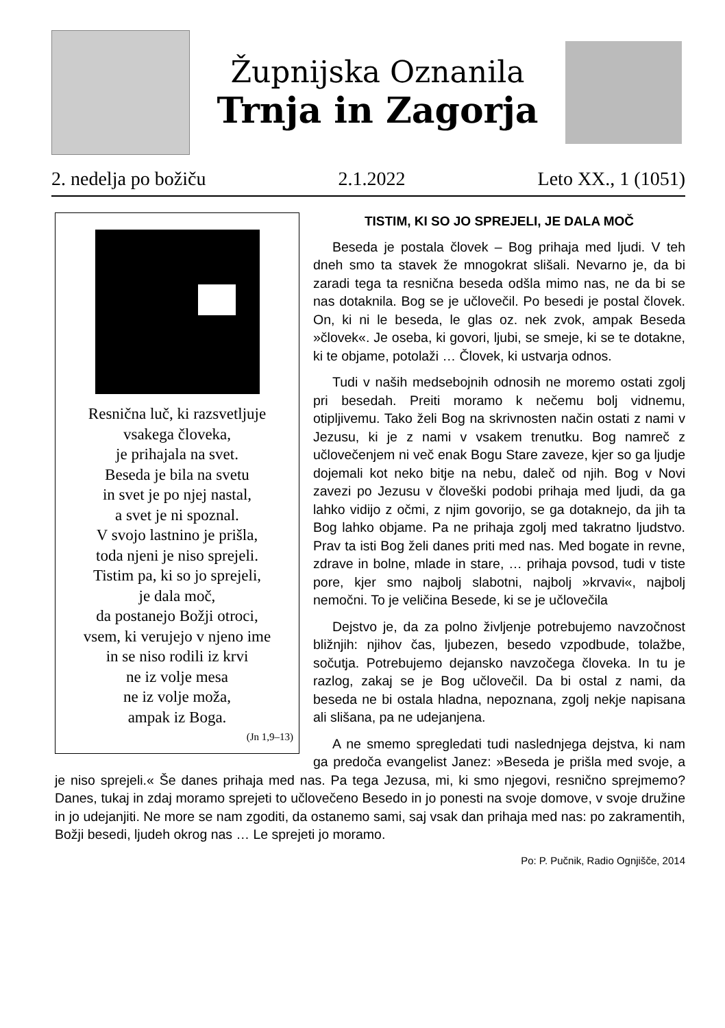Župnijska Oznanila
Trnja in Zagorja
2. nedelja po božiču 2.1.2022 Leto XX., 1 (1051)
Resnična luč, ki razsvetljuje
vsakega človeka,
je prihajala na svet.
Beseda je bila na svetu
in svet je po njej nastal,
a svet je ni spoznal.
V svojo lastnino je prišla,
toda njeni je niso sprejeli.
Tistim pa, ki so jo sprejeli,
je dala moč,
da postanejo Božji otroci,
vsem, ki verujejo v njeno ime
in se niso rodili iz krvi
ne iz volje mesa
ne iz volje moža,
ampak iz Boga.
(Jn 1,9–13)
TISTIM, KI SO JO SPREJELI, JE DALA MOČ
Beseda je postala človek – Bog prihaja med ljudi. V teh dneh smo ta stavek že mnogokrat slišali. Nevarno je, da bi zaradi tega ta resnična beseda odšla mimo nas, ne da bi se nas dotaknila. Bog se je učlovečil. Po besedi je postal človek. On, ki ni le beseda, le glas oz. nek zvok, ampak Beseda »človek«. Je oseba, ki govori, ljubi, se smeje, ki se te dotakne, ki te objame, potolaži … Človek, ki ustvarja odnos.
Tudi v naših medsebojnih odnosih ne moremo ostati zgolj pri besedah. Preiti moramo k nečemu bolj vidnemu, otipljivemu. Tako želi Bog na skrivnosten način ostati z nami v Jezusu, ki je z nami v vsakem trenutku. Bog namreč z učlovečenjem ni več enak Bogu Stare zaveze, kjer so ga ljudje dojemali kot neko bitje na nebu, daleč od njih. Bog v Novi zavezi po Jezusu v človeški podobi prihaja med ljudi, da ga lahko vidijo z očmi, z njim govorijo, se ga dotaknejo, da jih ta Bog lahko objame. Pa ne prihaja zgolj med takratno ljudstvo. Prav ta isti Bog želi danes priti med nas. Med bogate in revne, zdrave in bolne, mlade in stare, … prihaja povsod, tudi v tiste pore, kjer smo najbolj slabotni, najbolj »krvavi«, najbolj nemočni. To je veličina Besede, ki se je učlovečila
Dejstvo je, da za polno življenje potrebujemo navzočnost bližnjih: njihov čas, ljubezen, besedo vzpodbude, tolažbe, sočutja. Potrebujemo dejansko navzočega človeka. In tu je razlog, zakaj se je Bog učlovečil. Da bi ostal z nami, da beseda ne bi ostala hladna, nepoznana, zgolj nekje napisana ali slišana, pa ne udejanjena.
A ne smemo spregledati tudi naslednjega dejstva, ki nam ga predoča evangelist Janez: »Beseda je prišla med svoje, a je niso sprejeli.« Še danes prihaja med nas. Pa tega Jezusa, mi, ki smo njegovi, resnično sprejmemo? Danes, tukaj in zdaj moramo sprejeti to učlovečeno Besedo in jo ponesti na svoje domove, v svoje družine in jo udejanjiti. Ne more se nam zgoditi, da ostanemo sami, saj vsak dan prihaja med nas: po zakramentih, Božji besedi, ljudeh okrog nas … Le sprejeti jo moramo.
Po: P. Pučnik, Radio Ognjišče, 2014